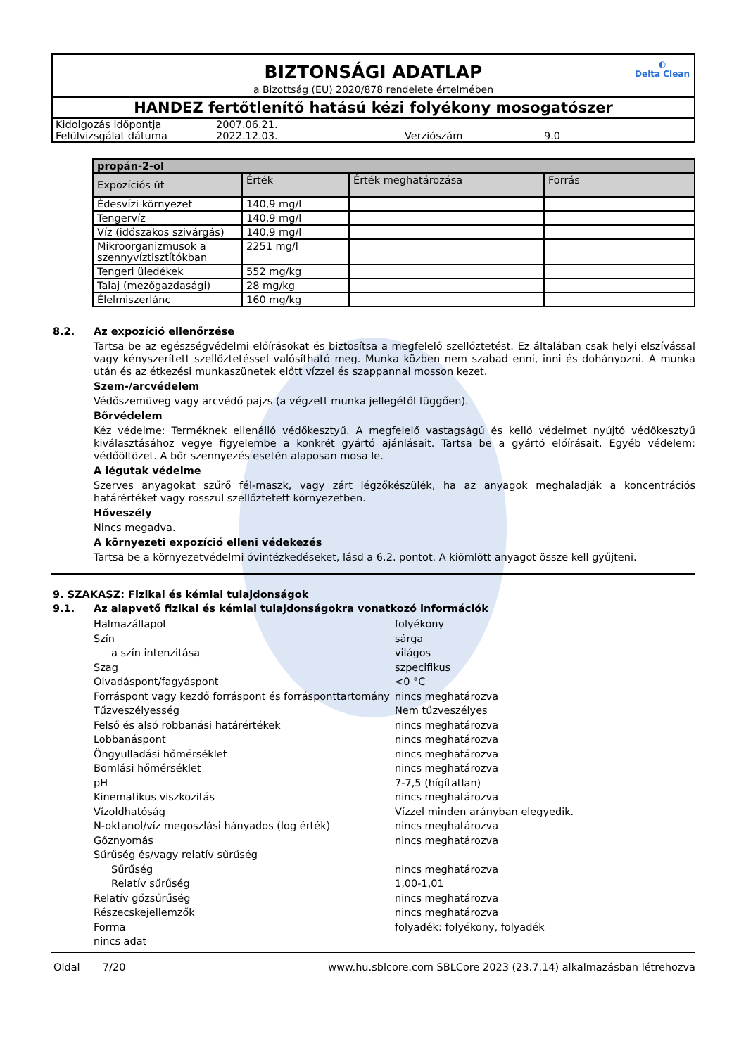BIZTONSÁGI ADATLAP
◐
Delta Clean
a Bizottság (EU) 2020/878 rendelete értelmében
HANDEZ fertőtlenítő hatású kézi folyékony mosogatószer
| Kidolgozás időpontja | 2007.06.21. | | |
| Felülvizsgálat dátuma | 2022.12.03. | Verziószám | 9.0 |
| propán-2-ol | | | |
| --- | --- | --- | --- |
| Expozíciós út | Érték | Érték meghatározása | Forrás |
| Édesvízi környezet | 140,9 mg/l | | |
| Tengervíz | 140,9 mg/l | | |
| Víz (időszakos szivárgás) | 140,9 mg/l | | |
| Mikroorganizmusok a szennyvíztisztítókban | 2251 mg/l | | |
| Tengeri üledékek | 552 mg/kg | | |
| Talaj (mezőgazdasági) | 28 mg/kg | | |
| Élelmiszerlánc | 160 mg/kg | | |
8.2. Az expozíció ellenőrzése
Tartsa be az egészségvédelmi előírásokat és biztosítsa a megfelelő szellőztetést. Ez általában csak helyi elszívással vagy kényszerített szellőztetéssel valósítható meg. Munka közben nem szabad enni, inni és dohányozni. A munka után és az étkezési munkaszünetek előtt vízzel és szappannal mosson kezet.
Szem-/arcvédelem
Védőszemüveg vagy arcvédő pajzs (a végzett munka jellegétől függően).
Bőrvédelem
Kéz védelme: Terméknek ellenálló védőkesztyű. A megfelelő vastagságú és kellő védelmet nyújtó védőkesztyű kiválasztásához vegye figyelembe a konkrét gyártó ajánlásait. Tartsa be a gyártó előírásait. Egyéb védelem: védőöltözet. A bőr szennyezés esetén alaposan mosa le.
A légutak védelme
Szerves anyagokat szűrő fél-maszk, vagy zárt légzőkészülék, ha az anyagok meghaladják a koncentrációs határértéket vagy rosszul szellőztetett környezetben.
Hőveszély
Nincs megadva.
A környezeti expozíció elleni védekezés
Tartsa be a környezetvédelmi óvintézkedéseket, lásd a 6.2. pontot. A kiömlött anyagot össze kell gyűjteni.
9. SZAKASZ: Fizikai és kémiai tulajdonságok
9.1. Az alapvető fizikai és kémiai tulajdonságokra vonatkozó információk
| Halmazállapot | folyékony |
| Szín | sárga |
| a szín intenzitása | világos |
| Szag | szpecifikus |
| Olvadáspont/fagyáspont | <0 °C |
| Forráspont vagy kezdő forráspont és forrásponttartomány | nincs meghatározva |
| Tűzveszélyesség | Nem tűzveszélyes |
| Felső és alsó robbanási határértékek | nincs meghatározva |
| Lobbanáspont | nincs meghatározva |
| Öngyulladási hőmérséklet | nincs meghatározva |
| Bomlási hőmérséklet | nincs meghatározva |
| pH | 7-7,5 (hígítatlan) |
| Kinematikus viszkozitás | nincs meghatározva |
| Vízoldhatóság | Vízzel minden arányban elegyedik. |
| N-oktanol/víz megoszlási hányados (log érték) | nincs meghatározva |
| Gőznyomás | nincs meghatározva |
| Sűrűség és/vagy relatív sűrűség | |
| Sűrűség | nincs meghatározva |
| Relatív sűrűség | 1,00-1,01 |
| Relatív gőzsűrűség | nincs meghatározva |
| Részecskejellemzők | nincs meghatározva |
| Forma | folyadék: folyékony, folyadék |
| nincs adat | |
Oldal 7/20 www.hu.sblcore.com SBLCore 2023 (23.7.14) alkalmazásban létrehozva